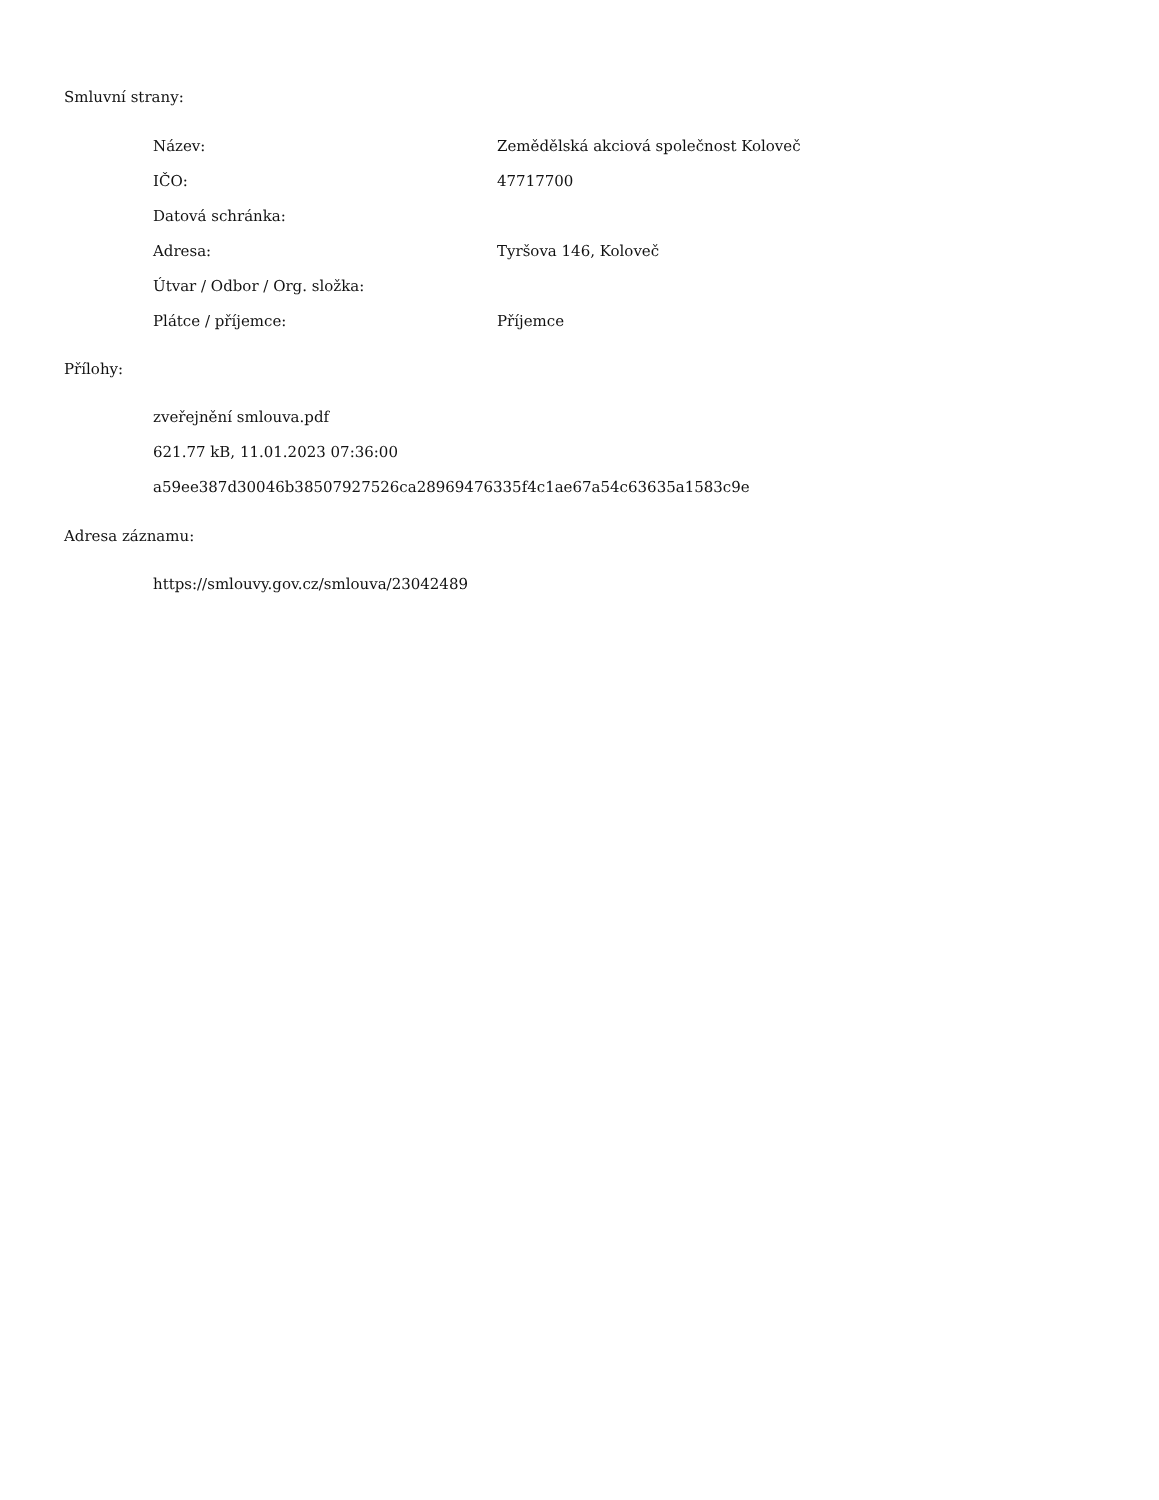Smluvní strany:
| Název: | Zemědělská akciová společnost Koloveč |
| IČO: | 47717700 |
| Datová schránka: | |
| Adresa: | Tyršova 146, Koloveč |
| Útvar / Odbor / Org. složka: | |
| Plátce / příjemce: | Příjemce |
Přílohy:
zveřejnění smlouva.pdf
621.77 kB, 11.01.2023 07:36:00
a59ee387d30046b38507927526ca28969476335f4c1ae67a54c63635a1583c9e
Adresa záznamu:
https://smlouvy.gov.cz/smlouva/23042489